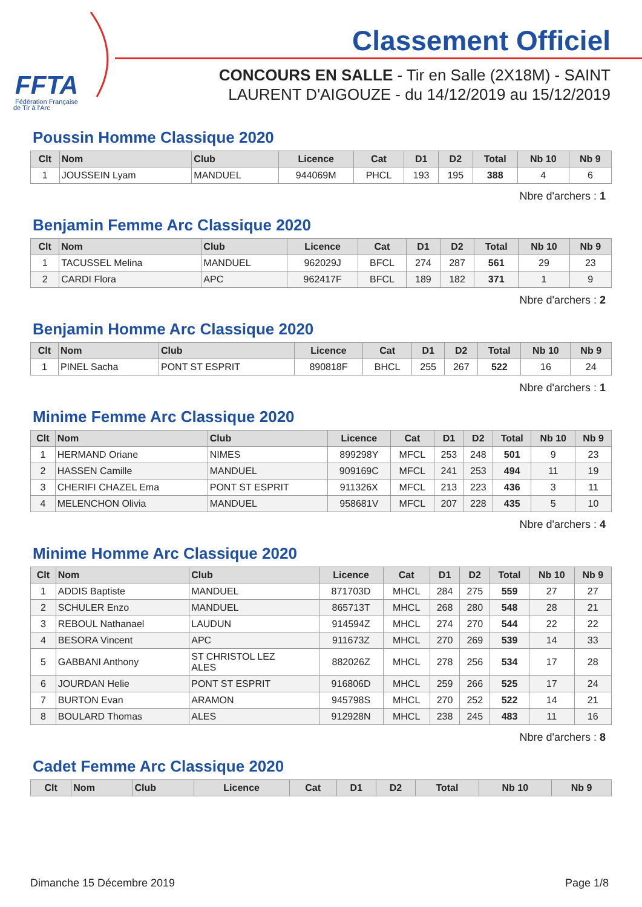FFTA
Fédération Française
de Tir à l'Arc
Classement Officiel
CONCOURS EN SALLE - Tir en Salle (2X18M) - SAINT LAURENT D'AIGOUZE - du 14/12/2019 au 15/12/2019
Poussin Homme Classique 2020
| Clt | Nom | Club | Licence | Cat | D1 | D2 | Total | Nb 10 | Nb 9 |
| --- | --- | --- | --- | --- | --- | --- | --- | --- | --- |
| 1 | JOUSSEIN Lyam | MANDUEL | 944069M | PHCL | 193 | 195 | 388 | 4 | 6 |
Nbre d'archers : 1
Benjamin Femme Arc Classique 2020
| Clt | Nom | Club | Licence | Cat | D1 | D2 | Total | Nb 10 | Nb 9 |
| --- | --- | --- | --- | --- | --- | --- | --- | --- | --- |
| 1 | TACUSSEL Melina | MANDUEL | 962029J | BFCL | 274 | 287 | 561 | 29 | 23 |
| 2 | CARDI Flora | APC | 962417F | BFCL | 189 | 182 | 371 | 1 | 9 |
Nbre d'archers : 2
Benjamin Homme Arc Classique 2020
| Clt | Nom | Club | Licence | Cat | D1 | D2 | Total | Nb 10 | Nb 9 |
| --- | --- | --- | --- | --- | --- | --- | --- | --- | --- |
| 1 | PINEL Sacha | PONT ST ESPRIT | 890818F | BHCL | 255 | 267 | 522 | 16 | 24 |
Nbre d'archers : 1
Minime Femme Arc Classique 2020
| Clt | Nom | Club | Licence | Cat | D1 | D2 | Total | Nb 10 | Nb 9 |
| --- | --- | --- | --- | --- | --- | --- | --- | --- | --- |
| 1 | HERMAND Oriane | NIMES | 899298Y | MFCL | 253 | 248 | 501 | 9 | 23 |
| 2 | HASSEN Camille | MANDUEL | 909169C | MFCL | 241 | 253 | 494 | 11 | 19 |
| 3 | CHERIFI CHAZEL Ema | PONT ST ESPRIT | 911326X | MFCL | 213 | 223 | 436 | 3 | 11 |
| 4 | MELENCHON Olivia | MANDUEL | 958681V | MFCL | 207 | 228 | 435 | 5 | 10 |
Nbre d'archers : 4
Minime Homme Arc Classique 2020
| Clt | Nom | Club | Licence | Cat | D1 | D2 | Total | Nb 10 | Nb 9 |
| --- | --- | --- | --- | --- | --- | --- | --- | --- | --- |
| 1 | ADDIS Baptiste | MANDUEL | 871703D | MHCL | 284 | 275 | 559 | 27 | 27 |
| 2 | SCHULER Enzo | MANDUEL | 865713T | MHCL | 268 | 280 | 548 | 28 | 21 |
| 3 | REBOUL Nathanael | LAUDUN | 914594Z | MHCL | 274 | 270 | 544 | 22 | 22 |
| 4 | BESORA Vincent | APC | 911673Z | MHCL | 270 | 269 | 539 | 14 | 33 |
| 5 | GABBANI Anthony | ST CHRISTOL LEZ ALES | 882026Z | MHCL | 278 | 256 | 534 | 17 | 28 |
| 6 | JOURDAN Helie | PONT ST ESPRIT | 916806D | MHCL | 259 | 266 | 525 | 17 | 24 |
| 7 | BURTON Evan | ARAMON | 945798S | MHCL | 270 | 252 | 522 | 14 | 21 |
| 8 | BOULARD Thomas | ALES | 912928N | MHCL | 238 | 245 | 483 | 11 | 16 |
Nbre d'archers : 8
Cadet Femme Arc Classique 2020
| Clt | Nom | Club | Licence | Cat | D1 | D2 | Total | Nb 10 | Nb 9 |
| --- | --- | --- | --- | --- | --- | --- | --- | --- | --- |
Dimanche 15 Décembre 2019 Page 1/8